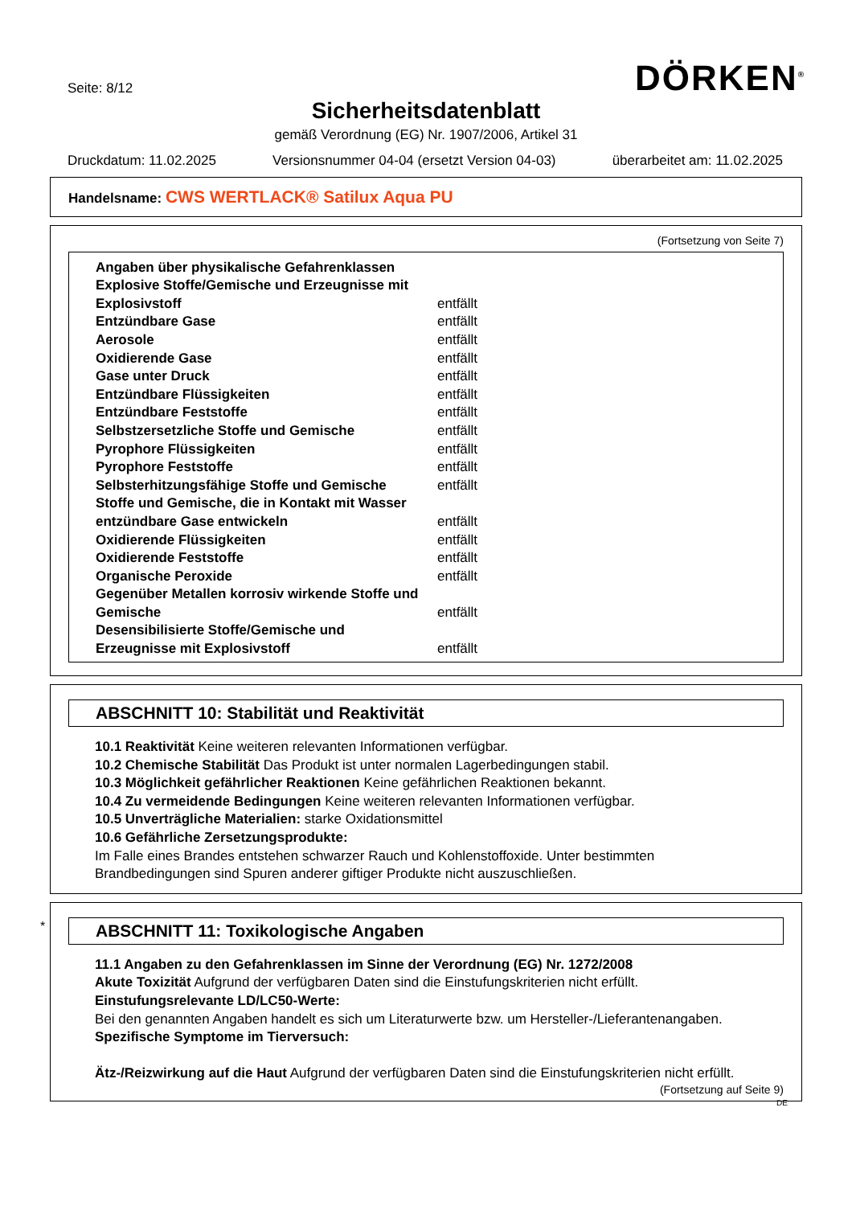Seite: 8/12 DÖRKEN<sup>®</sup>
Sicherheitsdatenblatt
gemäß Verordnung (EG) Nr. 1907/2006, Artikel 31
Druckdatum: 11.02.2025 Versionsnummer 04-04 (ersetzt Version 04-03) überarbeitet am: 11.02.2025
Handelsname: CWS WERTLACK® Satilux Aqua PU
(Fortsetzung von Seite 7)
| Angaben über physikalische Gefahrenklassen | |
| Explosive Stoffe/Gemische und Erzeugnisse mit | |
| Explosivstoff | entfällt |
| Entzündbare Gase | entfällt |
| Aerosole | entfällt |
| Oxidierende Gase | entfällt |
| Gase unter Druck | entfällt |
| Entzündbare Flüssigkeiten | entfällt |
| Entzündbare Feststoffe | entfällt |
| Selbstzersetzliche Stoffe und Gemische | entfällt |
| Pyrophore Flüssigkeiten | entfällt |
| Pyrophore Feststoffe | entfällt |
| Selbsterhitzungsfähige Stoffe und Gemische | entfällt |
| Stoffe und Gemische, die in Kontakt mit Wasser | |
| entzündbare Gase entwickeln | entfällt |
| Oxidierende Flüssigkeiten | entfällt |
| Oxidierende Feststoffe | entfällt |
| Organische Peroxide | entfällt |
| Gegenüber Metallen korrosiv wirkende Stoffe und | |
| Gemische | entfällt |
| Desensibilisierte Stoffe/Gemische und | |
| Erzeugnisse mit Explosivstoff | entfällt |
ABSCHNITT 10: Stabilität und Reaktivität
10.1 Reaktivität Keine weiteren relevanten Informationen verfügbar.
10.2 Chemische Stabilität Das Produkt ist unter normalen Lagerbedingungen stabil.
10.3 Möglichkeit gefährlicher Reaktionen Keine gefährlichen Reaktionen bekannt.
10.4 Zu vermeidende Bedingungen Keine weiteren relevanten Informationen verfügbar.
10.5 Unverträgliche Materialien: starke Oxidationsmittel
10.6 Gefährliche Zersetzungsprodukte:
Im Falle eines Brandes entstehen schwarzer Rauch und Kohlenstoffoxide. Unter bestimmten Brandbedingungen sind Spuren anderer giftiger Produkte nicht auszuschließen.
*
ABSCHNITT 11: Toxikologische Angaben
11.1 Angaben zu den Gefahrenklassen im Sinne der Verordnung (EG) Nr. 1272/2008
Akute Toxizität Aufgrund der verfügbaren Daten sind die Einstufungskriterien nicht erfüllt.
Einstufungsrelevante LD/LC50-Werte:
Bei den genannten Angaben handelt es sich um Literaturwerte bzw. um Hersteller-/Lieferantenangaben.
Spezifische Symptome im Tierversuch:
Ätz-/Reizwirkung auf die Haut Aufgrund der verfügbaren Daten sind die Einstufungskriterien nicht erfüllt.
(Fortsetzung auf Seite 9)
DE